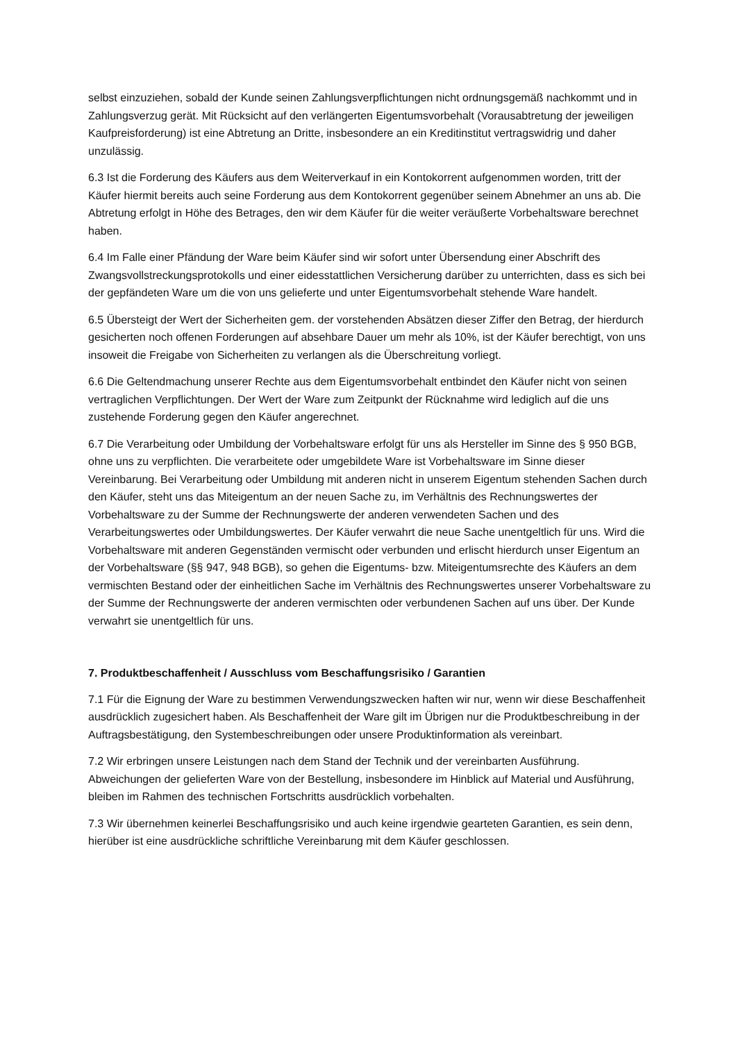selbst einzuziehen, sobald der Kunde seinen Zahlungsverpflichtungen nicht ordnungsgemäß nachkommt und in Zahlungsverzug gerät. Mit Rücksicht auf den verlängerten Eigentumsvorbehalt (Vorausabtretung der jeweiligen Kaufpreisforderung) ist eine Abtretung an Dritte, insbesondere an ein Kreditinstitut vertragswidrig und daher unzulässig.
6.3 Ist die Forderung des Käufers aus dem Weiterverkauf in ein Kontokorrent aufgenommen worden, tritt der Käufer hiermit bereits auch seine Forderung aus dem Kontokorrent gegenüber seinem Abnehmer an uns ab. Die Abtretung erfolgt in Höhe des Betrages, den wir dem Käufer für die weiter veräußerte Vorbehaltsware berechnet haben.
6.4 Im Falle einer Pfändung der Ware beim Käufer sind wir sofort unter Übersendung einer Abschrift des Zwangsvollstreckungsprotokolls und einer eidesstattlichen Versicherung darüber zu unterrichten, dass es sich bei der gepfändeten Ware um die von uns gelieferte und unter Eigentumsvorbehalt stehende Ware handelt.
6.5 Übersteigt der Wert der Sicherheiten gem. der vorstehenden Absätzen dieser Ziffer den Betrag, der hierdurch gesicherten noch offenen Forderungen auf absehbare Dauer um mehr als 10%, ist der Käufer berechtigt, von uns insoweit die Freigabe von Sicherheiten zu verlangen als die Überschreitung vorliegt.
6.6 Die Geltendmachung unserer Rechte aus dem Eigentumsvorbehalt entbindet den Käufer nicht von seinen vertraglichen Verpflichtungen. Der Wert der Ware zum Zeitpunkt der Rücknahme wird lediglich auf die uns zustehende Forderung gegen den Käufer angerechnet.
6.7 Die Verarbeitung oder Umbildung der Vorbehaltsware erfolgt für uns als Hersteller im Sinne des § 950 BGB, ohne uns zu verpflichten. Die verarbeitete oder umgebildete Ware ist Vorbehaltsware im Sinne dieser Vereinbarung. Bei Verarbeitung oder Umbildung mit anderen nicht in unserem Eigentum stehenden Sachen durch den Käufer, steht uns das Miteigentum an der neuen Sache zu, im Verhältnis des Rechnungswertes der Vorbehaltsware zu der Summe der Rechnungswerte der anderen verwendeten Sachen und des Verarbeitungswertes oder Umbildungswertes. Der Käufer verwahrt die neue Sache unentgeltlich für uns. Wird die Vorbehaltsware mit anderen Gegenständen vermischt oder verbunden und erlischt hierdurch unser Eigentum an der Vorbehaltsware (§§ 947, 948 BGB), so gehen die Eigentums- bzw. Miteigentumsrechte des Käufers an dem vermischten Bestand oder der einheitlichen Sache im Verhältnis des Rechnungswertes unserer Vorbehaltsware zu der Summe der Rechnungswerte der anderen vermischten oder verbundenen Sachen auf uns über. Der Kunde verwahrt sie unentgeltlich für uns.
7. Produktbeschaffenheit / Ausschluss vom Beschaffungsrisiko / Garantien
7.1 Für die Eignung der Ware zu bestimmen Verwendungszwecken haften wir nur, wenn wir diese Beschaffenheit ausdrücklich zugesichert haben. Als Beschaffenheit der Ware gilt im Übrigen nur die Produktbeschreibung in der Auftragsbestätigung, den Systembeschreibungen oder unsere Produktinformation als vereinbart.
7.2 Wir erbringen unsere Leistungen nach dem Stand der Technik und der vereinbarten Ausführung. Abweichungen der gelieferten Ware von der Bestellung, insbesondere im Hinblick auf Material und Ausführung, bleiben im Rahmen des technischen Fortschritts ausdrücklich vorbehalten.
7.3 Wir übernehmen keinerlei Beschaffungsrisiko und auch keine irgendwie gearteten Garantien, es sein denn, hierüber ist eine ausdrückliche schriftliche Vereinbarung mit dem Käufer geschlossen.